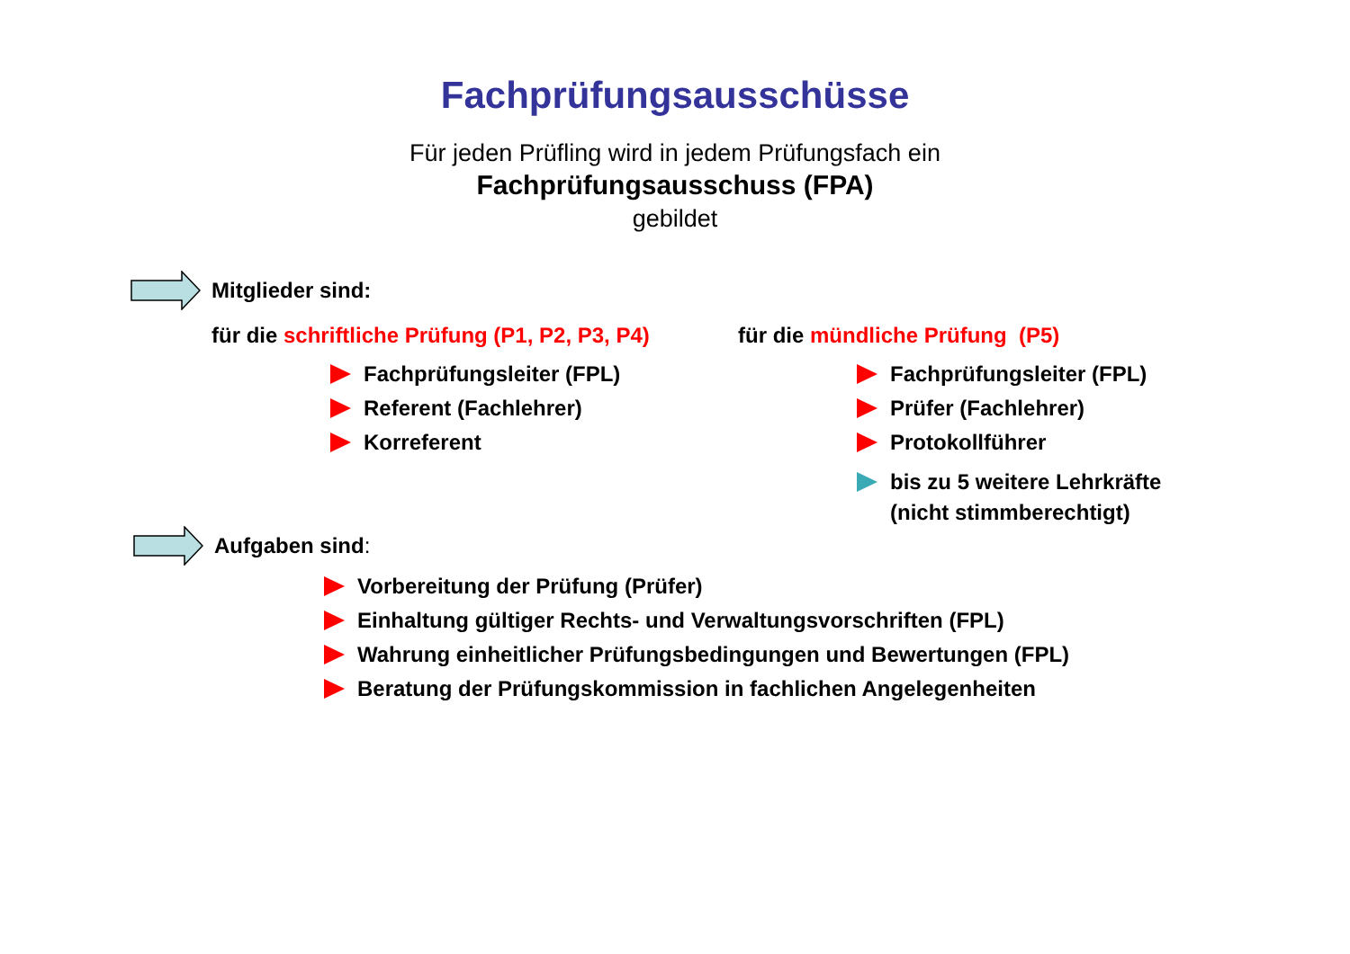Fachprüfungsausschüsse
Für jeden Prüfling wird in jedem Prüfungsfach ein
Fachprüfungsausschuss (FPA)
gebildet
Mitglieder sind:
für die schriftliche Prüfung (P1, P2, P3, P4)
Fachprüfungsleiter (FPL)
Referent (Fachlehrer)
Korreferent
für die mündliche Prüfung (P5)
Fachprüfungsleiter (FPL)
Prüfer (Fachlehrer)
Protokollführer
bis zu 5 weitere Lehrkräfte
(nicht stimmberechtigt)
Aufgaben sind:
Vorbereitung der Prüfung (Prüfer)
Einhaltung gültiger Rechts- und Verwaltungsvorschriften (FPL)
Wahrung einheitlicher Prüfungsbedingungen und Bewertungen (FPL)
Beratung der Prüfungskommission in fachlichen Angelegenheiten